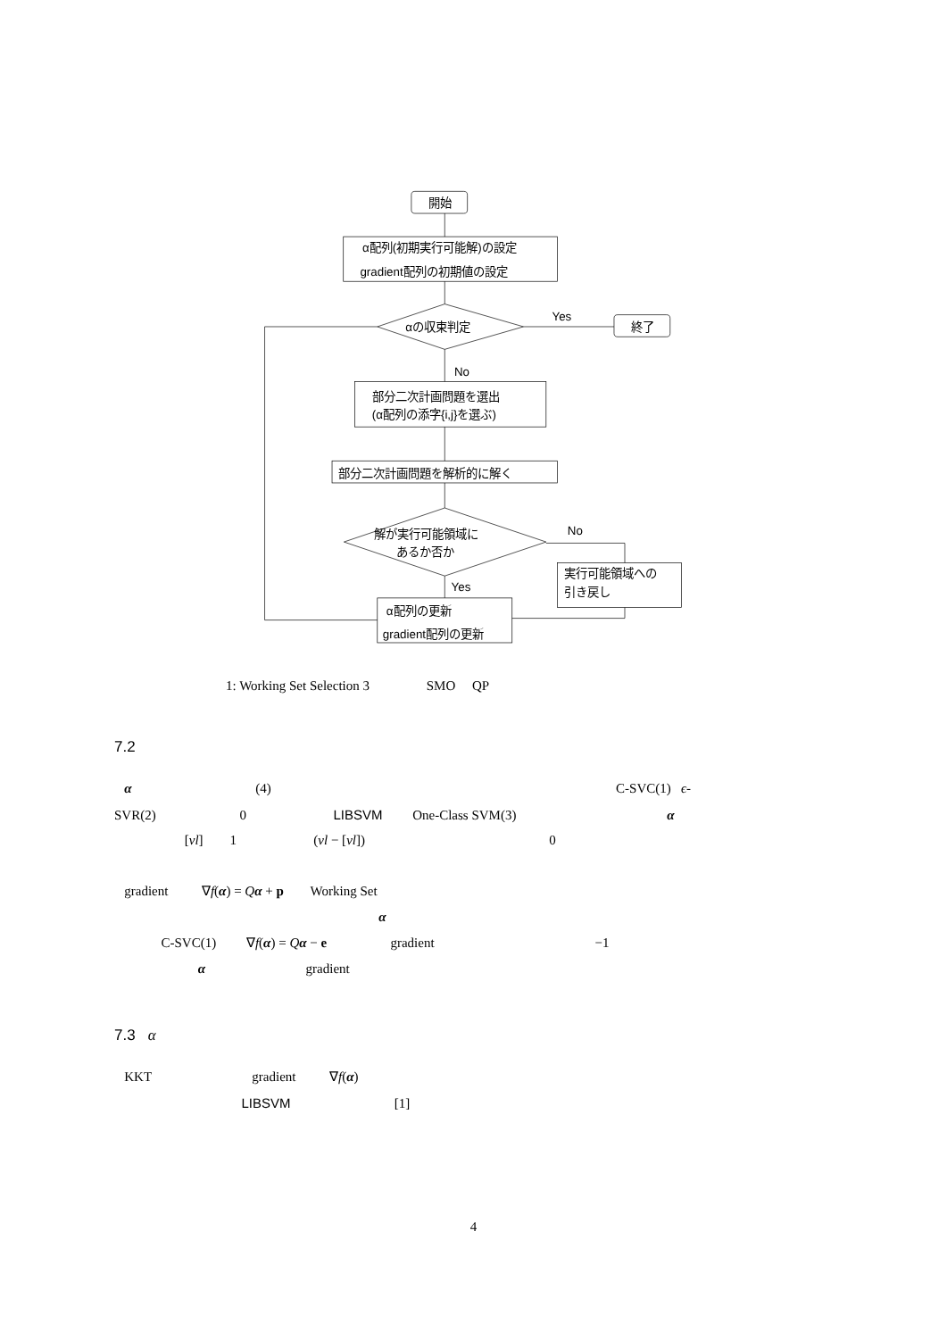開始
α配列(初期実行可能解)の設定
gradient配列の初期値の設定
αの収束判定
Yes
終了
No
部分二次計画問題を選出
(α配列の添字{i,j}を選ぶ)
部分二次計画問題を解析的に解く
解が実行可能領域に
あるか否か
No
実行可能領域への
引き戻し
Yes
α配列の更新
gradient配列の更新
1: Working Set Selection 3 SMO QP
7.2
α (4) C-SVC(1) ϵ-
SVR(2) 0 LIBSVM One-Class SVM(3) α
[νl] 1 (νl − [νl]) 0
gradient ∇f(α) = Qα + p Working Set
α
C-SVC(1) ∇f(α) = Qα − e gradient −1
α gradient
7.3 α
KKT gradient ∇f(α)
LIBSVM [1]
4